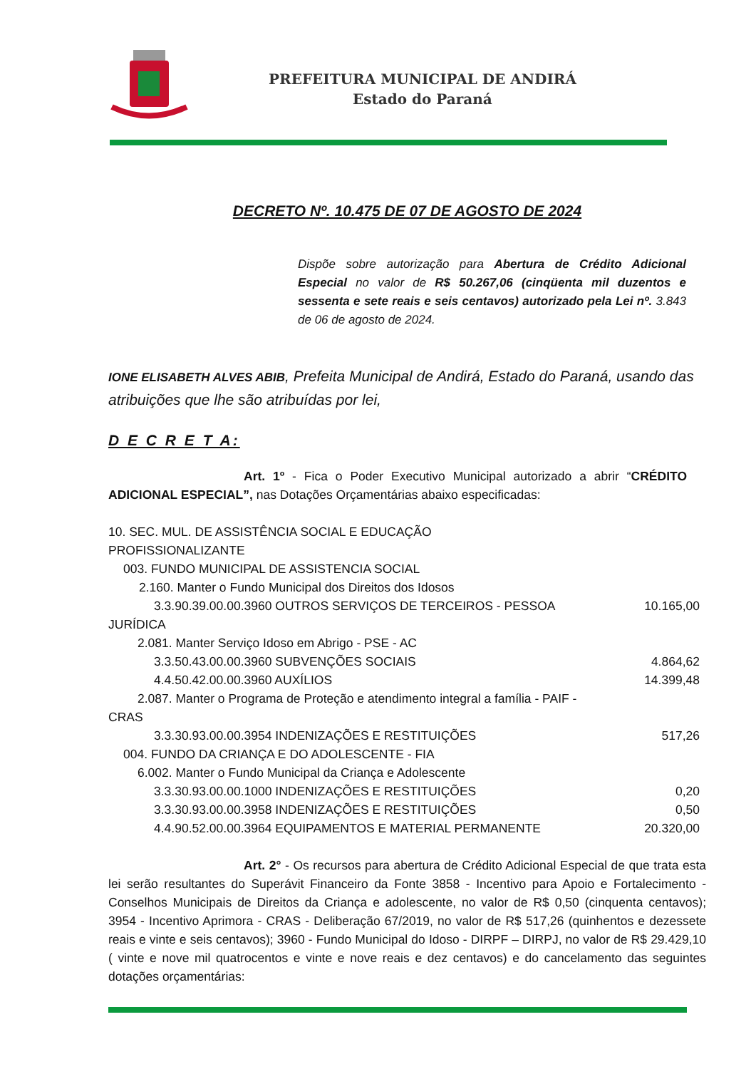PREFEITURA MUNICIPAL DE ANDIRÁ
Estado do Paraná
DECRETO Nº. 10.475 DE 07 DE AGOSTO DE 2024
Dispõe sobre autorização para Abertura de Crédito Adicional Especial no valor de R$ 50.267,06 (cinqüenta mil duzentos e sessenta e sete reais e seis centavos) autorizado pela Lei nº. 3.843 de 06 de agosto de 2024.
IONE ELISABETH ALVES ABIB, Prefeita Municipal de Andirá, Estado do Paraná, usando das atribuições que lhe são atribuídas por lei,
D E C R E T A:
Art. 1º - Fica o Poder Executivo Municipal autorizado a abrir “CRÉDITO ADICIONAL ESPECIAL”, nas Dotações Orçamentárias abaixo especificadas:
| 10. SEC. MUL. DE ASSISTÊNCIA SOCIAL E EDUCAÇÃO PROFISSIONALIZANTE | |
| 003. FUNDO MUNICIPAL DE ASSISTENCIA SOCIAL | |
| 2.160. Manter o Fundo Municipal dos Direitos dos Idosos | |
| 3.3.90.39.00.00.3960 OUTROS SERVIÇOS DE TERCEIROS - PESSOA JURÍDICA | 10.165,00 |
| 2.081. Manter Serviço Idoso em Abrigo - PSE - AC | |
| 3.3.50.43.00.00.3960 SUBVENÇÕES SOCIAIS | 4.864,62 |
| 4.4.50.42.00.00.3960 AUXÍLIOS | 14.399,48 |
| 2.087. Manter o Programa de Proteção e atendimento integral a família - PAIF - CRAS | |
| 3.3.30.93.00.00.3954 INDENIZAÇÕES E RESTITUIÇÕES | 517,26 |
| 004. FUNDO DA CRIANÇA E DO ADOLESCENTE - FIA | |
| 6.002. Manter o Fundo Municipal da Criança e Adolescente | |
| 3.3.30.93.00.00.1000 INDENIZAÇÕES E RESTITUIÇÕES | 0,20 |
| 3.3.30.93.00.00.3958 INDENIZAÇÕES E RESTITUIÇÕES | 0,50 |
| 4.4.90.52.00.00.3964 EQUIPAMENTOS E MATERIAL PERMANENTE | 20.320,00 |
Art. 2° - Os recursos para abertura de Crédito Adicional Especial de que trata esta lei serão resultantes do Superávit Financeiro da Fonte 3858 - Incentivo para Apoio e Fortalecimento - Conselhos Municipais de Direitos da Criança e adolescente, no valor de R$ 0,50 (cinquenta centavos); 3954 - Incentivo Aprimora - CRAS - Deliberação 67/2019, no valor de R$ 517,26 (quinhentos e dezessete reais e vinte e seis centavos); 3960 - Fundo Municipal do Idoso - DIRPF – DIRPJ, no valor de R$ 29.429,10 ( vinte e nove mil quatrocentos e vinte e nove reais e dez centavos) e do cancelamento das seguintes dotações orçamentárias: